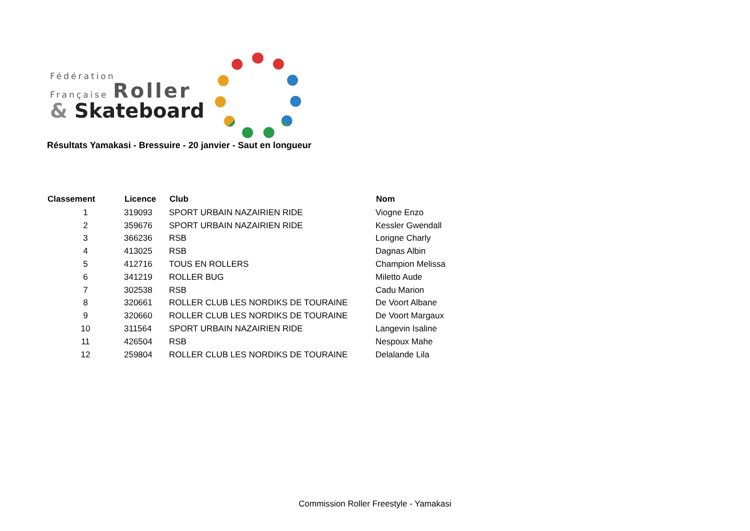Fédération
Française Roller
& Skateboard
Résultats Yamakasi - Bressuire - 20 janvier - Saut en longueur
| Classement | Licence | Club | Nom |
| --- | --- | --- | --- |
| 1 | 319093 | SPORT URBAIN NAZAIRIEN RIDE | Viogne Enzo |
| 2 | 359676 | SPORT URBAIN NAZAIRIEN RIDE | Kessler Gwendall |
| 3 | 366236 | RSB | Lorigne Charly |
| 4 | 413025 | RSB | Dagnas Albin |
| 5 | 412716 | TOUS EN ROLLERS | Champion Melissa |
| 6 | 341219 | ROLLER BUG | Miletto Aude |
| 7 | 302538 | RSB | Cadu Marion |
| 8 | 320661 | ROLLER CLUB LES NORDIKS DE TOURAINE | De Voort Albane |
| 9 | 320660 | ROLLER CLUB LES NORDIKS DE TOURAINE | De Voort Margaux |
| 10 | 311564 | SPORT URBAIN NAZAIRIEN RIDE | Langevin Isaline |
| 11 | 426504 | RSB | Nespoux Mahe |
| 12 | 259804 | ROLLER CLUB LES NORDIKS DE TOURAINE | Delalande Lila |
Commission Roller Freestyle - Yamakasi